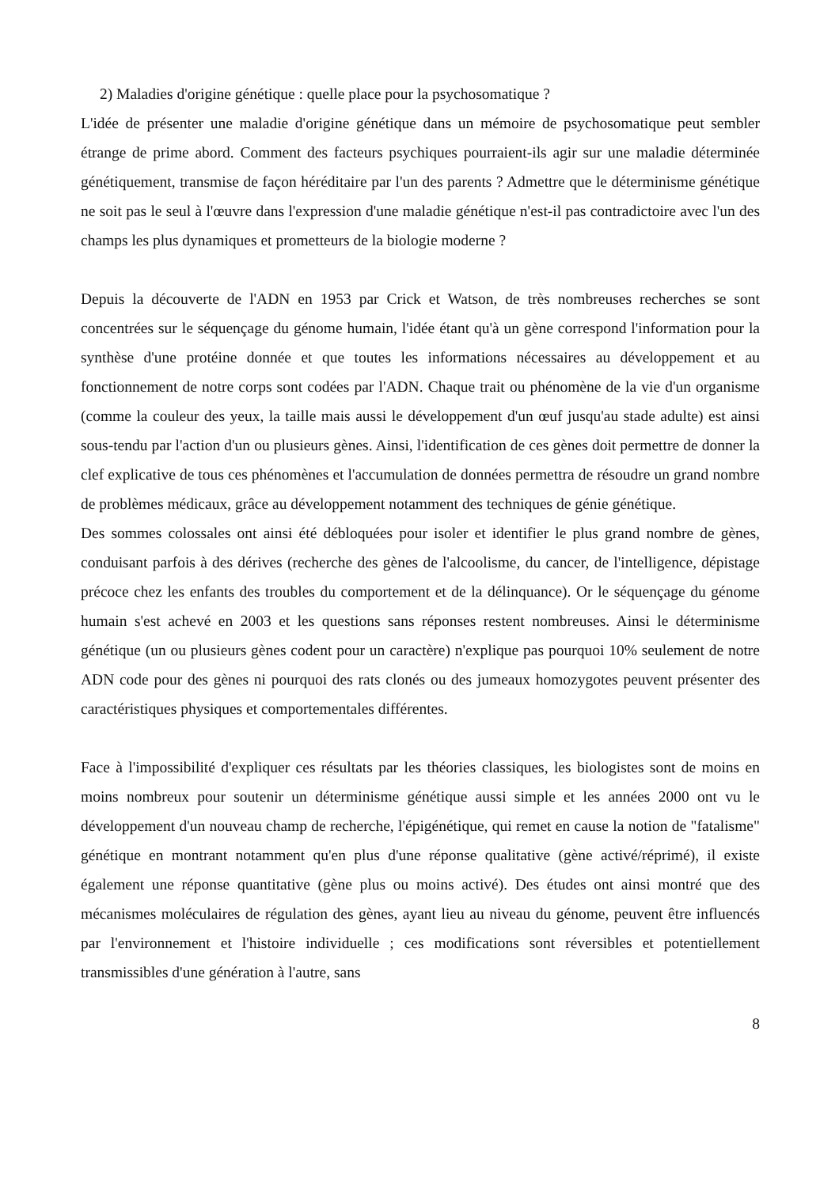2) Maladies d'origine génétique : quelle place pour la psychosomatique ?
L'idée de présenter une maladie d'origine génétique dans un mémoire de psychosomatique peut sembler étrange de prime abord. Comment des facteurs psychiques pourraient-ils agir sur une maladie déterminée génétiquement, transmise de façon héréditaire par l'un des parents ? Admettre que le déterminisme génétique ne soit pas le seul à l'œuvre dans l'expression d'une maladie génétique n'est-il pas contradictoire avec l'un des champs les plus dynamiques et prometteurs de la biologie moderne ?
Depuis la découverte de l'ADN en 1953 par Crick et Watson, de très nombreuses recherches se sont concentrées sur le séquençage du génome humain, l'idée étant qu'à un gène correspond l'information pour la synthèse d'une protéine donnée et que toutes les informations nécessaires au développement et au fonctionnement de notre corps sont codées par l'ADN. Chaque trait ou phénomène de la vie d'un organisme (comme la couleur des yeux, la taille mais aussi le développement d'un œuf jusqu'au stade adulte) est ainsi sous-tendu par l'action d'un ou plusieurs gènes. Ainsi, l'identification de ces gènes doit permettre de donner la clef explicative de tous ces phénomènes et l'accumulation de données permettra de résoudre un grand nombre de problèmes médicaux, grâce au développement notamment des techniques de génie génétique.
Des sommes colossales ont ainsi été débloquées pour isoler et identifier le plus grand nombre de gènes, conduisant parfois à des dérives (recherche des gènes de l'alcoolisme, du cancer, de l'intelligence, dépistage précoce chez les enfants des troubles du comportement et de la délinquance). Or le séquençage du génome humain s'est achevé en 2003 et les questions sans réponses restent nombreuses. Ainsi le déterminisme génétique (un ou plusieurs gènes codent pour un caractère) n'explique pas pourquoi 10% seulement de notre ADN code pour des gènes ni pourquoi des rats clonés ou des jumeaux homozygotes peuvent présenter des caractéristiques physiques et comportementales différentes.
Face à l'impossibilité d'expliquer ces résultats par les théories classiques, les biologistes sont de moins en moins nombreux pour soutenir un déterminisme génétique aussi simple et les années 2000 ont vu le développement d'un nouveau champ de recherche, l'épigénétique, qui remet en cause la notion de "fatalisme" génétique en montrant notamment qu'en plus d'une réponse qualitative (gène activé/réprimé), il existe également une réponse quantitative (gène plus ou moins activé). Des études ont ainsi montré que des mécanismes moléculaires de régulation des gènes, ayant lieu au niveau du génome, peuvent être influencés par l'environnement et l'histoire individuelle ; ces modifications sont réversibles et potentiellement transmissibles d'une génération à l'autre, sans
8